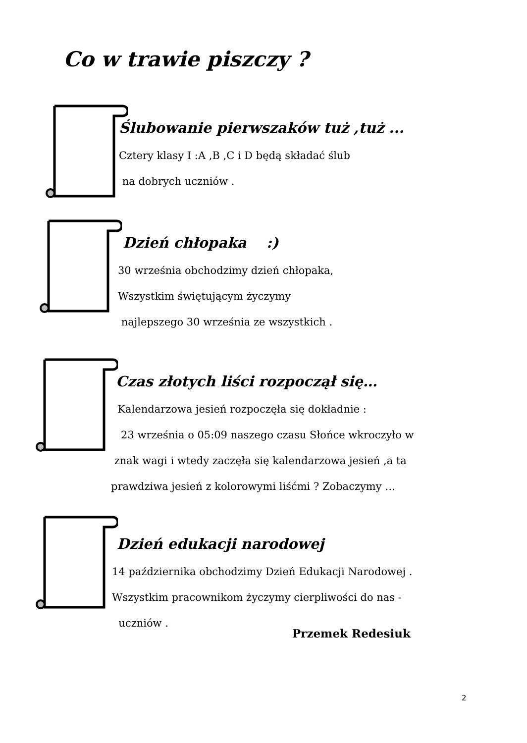Co w trawie piszczy ?
Ślubowanie pierwszaków tuż ,tuż ...
Cztery klasy I :A ,B ,C i D będą składać ślub
na dobrych uczniów .
Dzień chłopaka :)
30 września obchodzimy dzień chłopaka,
Wszystkim świętującym życzymy
najlepszego 30 września ze wszystkich .
Czas złotych liści rozpoczął się…
Kalendarzowa jesień rozpoczęła się dokładnie :
23 września o 05:09 naszego czasu Słońce wkroczyło w
znak wagi i wtedy zaczęła się kalendarzowa jesień ,a ta
prawdziwa jesień z kolorowymi liśćmi ? Zobaczymy …
Dzień edukacji narodowej
14 października obchodzimy Dzień Edukacji Narodowej .
Wszystkim pracownikom życzymy cierpliwości do nas -
uczniów .
Przemek Redesiuk
2